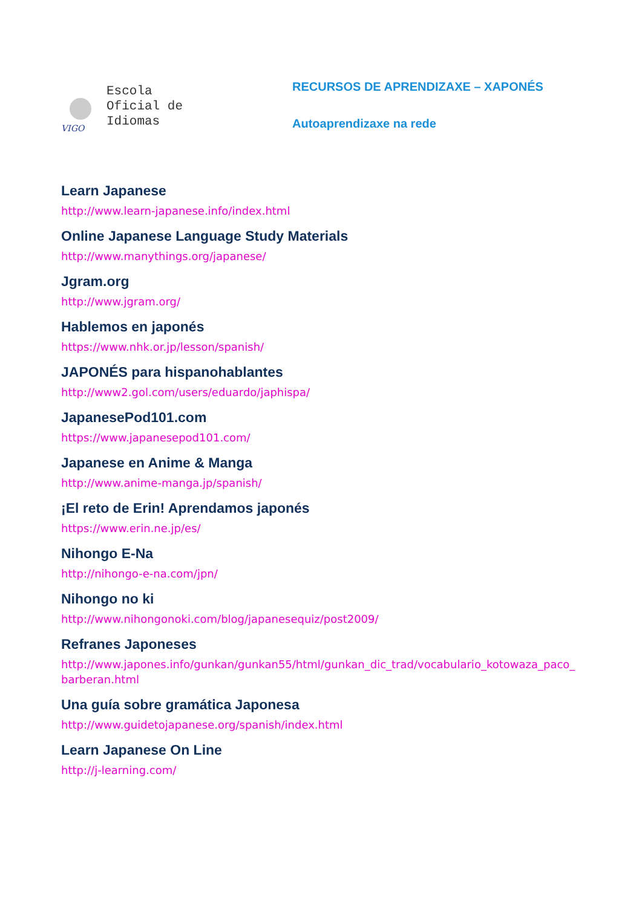VIGO
Escola
Oficial de
Idiomas
RECURSOS DE APRENDIZAXE – XAPONÉS
Autoaprendizaxe na rede
Learn Japanese
http://www.learn-japanese.info/index.html
Online Japanese Language Study Materials
http://www.manythings.org/japanese/
Jgram.org
http://www.jgram.org/
Hablemos en japonés
https://www.nhk.or.jp/lesson/spanish/
JAPONÉS para hispanohablantes
http://www2.gol.com/users/eduardo/japhispa/
JapanesePod101.com
https://www.japanesepod101.com/
Japanese en Anime & Manga
http://www.anime-manga.jp/spanish/
¡El reto de Erin! Aprendamos japonés
https://www.erin.ne.jp/es/
Nihongo E-Na
http://nihongo-e-na.com/jpn/
Nihongo no ki
http://www.nihongonoki.com/blog/japanesequiz/post2009/
Refranes Japoneses
http://www.japones.info/gunkan/gunkan55/html/gunkan_dic_trad/vocabulario_kotowaza_paco_barberan.html
Una guía sobre gramática Japonesa
http://www.guidetojapanese.org/spanish/index.html
Learn Japanese On Line
http://j-learning.com/